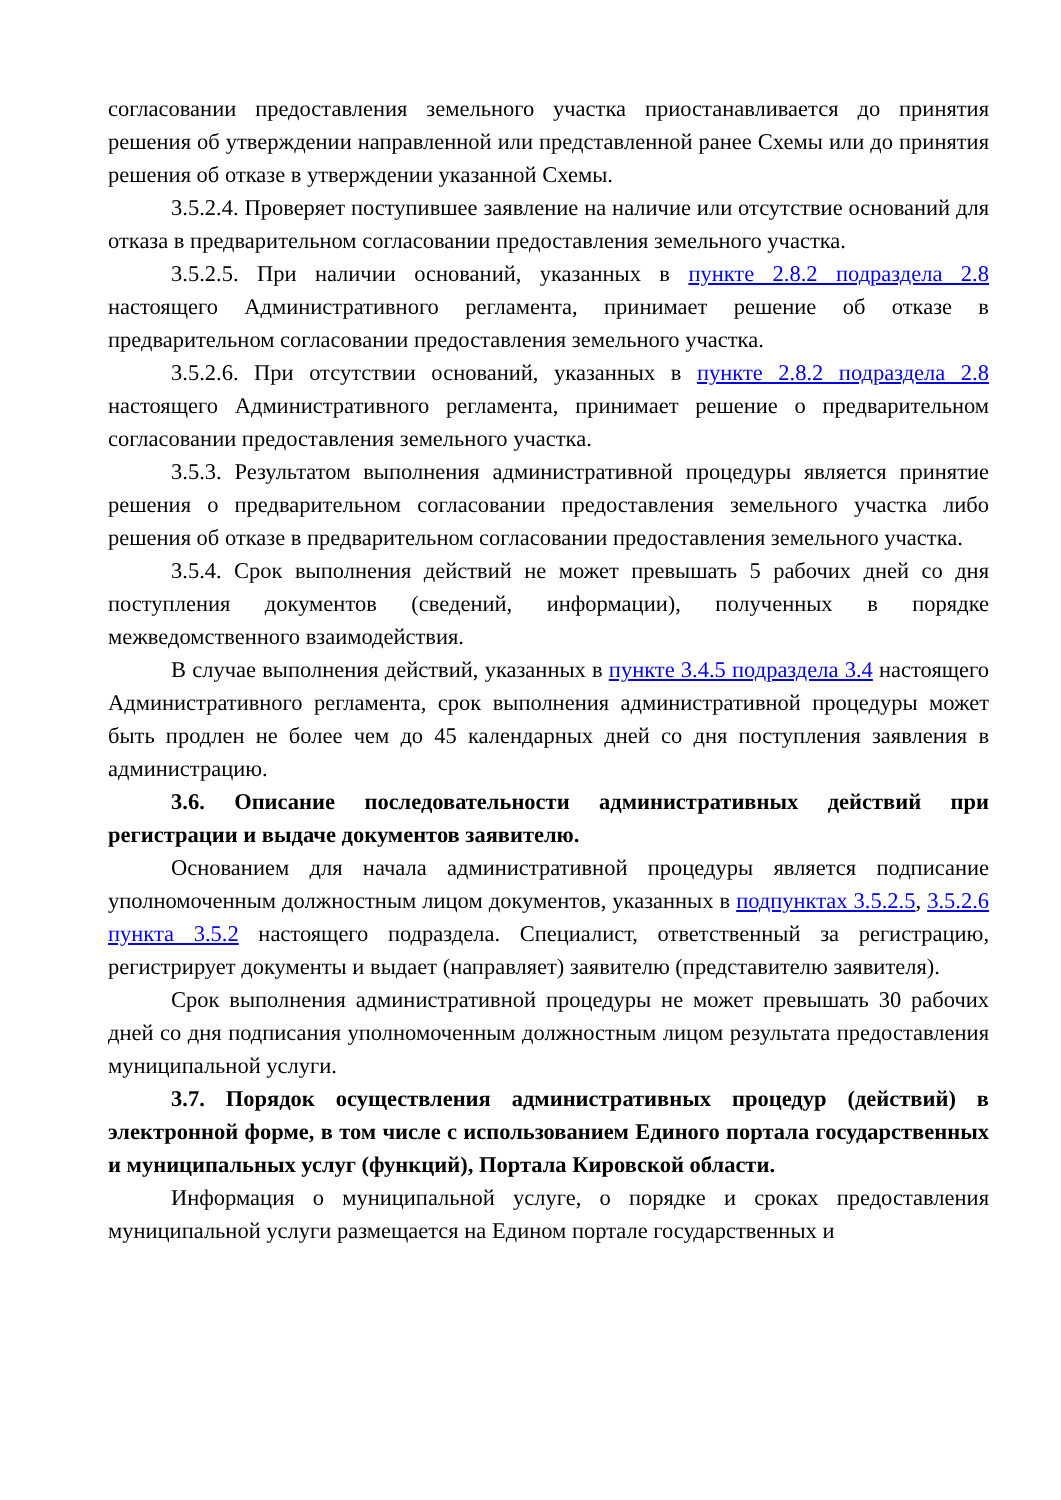согласовании предоставления земельного участка приостанавливается до принятия решения об утверждении направленной или представленной ранее Схемы или до принятия решения об отказе в утверждении указанной Схемы.
3.5.2.4. Проверяет поступившее заявление на наличие или отсутствие оснований для отказа в предварительном согласовании предоставления земельного участка.
3.5.2.5. При наличии оснований, указанных в пункте 2.8.2 подраздела 2.8 настоящего Административного регламента, принимает решение об отказе в предварительном согласовании предоставления земельного участка.
3.5.2.6. При отсутствии оснований, указанных в пункте 2.8.2 подраздела 2.8 настоящего Административного регламента, принимает решение о предварительном согласовании предоставления земельного участка.
3.5.3. Результатом выполнения административной процедуры является принятие решения о предварительном согласовании предоставления земельного участка либо решения об отказе в предварительном согласовании предоставления земельного участка.
3.5.4. Срок выполнения действий не может превышать 5 рабочих дней со дня поступления документов (сведений, информации), полученных в порядке межведомственного взаимодействия.
В случае выполнения действий, указанных в пункте 3.4.5 подраздела 3.4 настоящего Административного регламента, срок выполнения административной процедуры может быть продлен не более чем до 45 календарных дней со дня поступления заявления в администрацию.
3.6. Описание последовательности административных действий при регистрации и выдаче документов заявителю.
Основанием для начала административной процедуры является подписание уполномоченным должностным лицом документов, указанных в подпунктах 3.5.2.5, 3.5.2.6 пункта 3.5.2 настоящего подраздела. Специалист, ответственный за регистрацию, регистрирует документы и выдает (направляет) заявителю (представителю заявителя).
Срок выполнения административной процедуры не может превышать 30 рабочих дней со дня подписания уполномоченным должностным лицом результата предоставления муниципальной услуги.
3.7. Порядок осуществления административных процедур (действий) в электронной форме, в том числе с использованием Единого портала государственных и муниципальных услуг (функций), Портала Кировской области.
Информация о муниципальной услуге, о порядке и сроках предоставления муниципальной услуги размещается на Едином портале государственных и